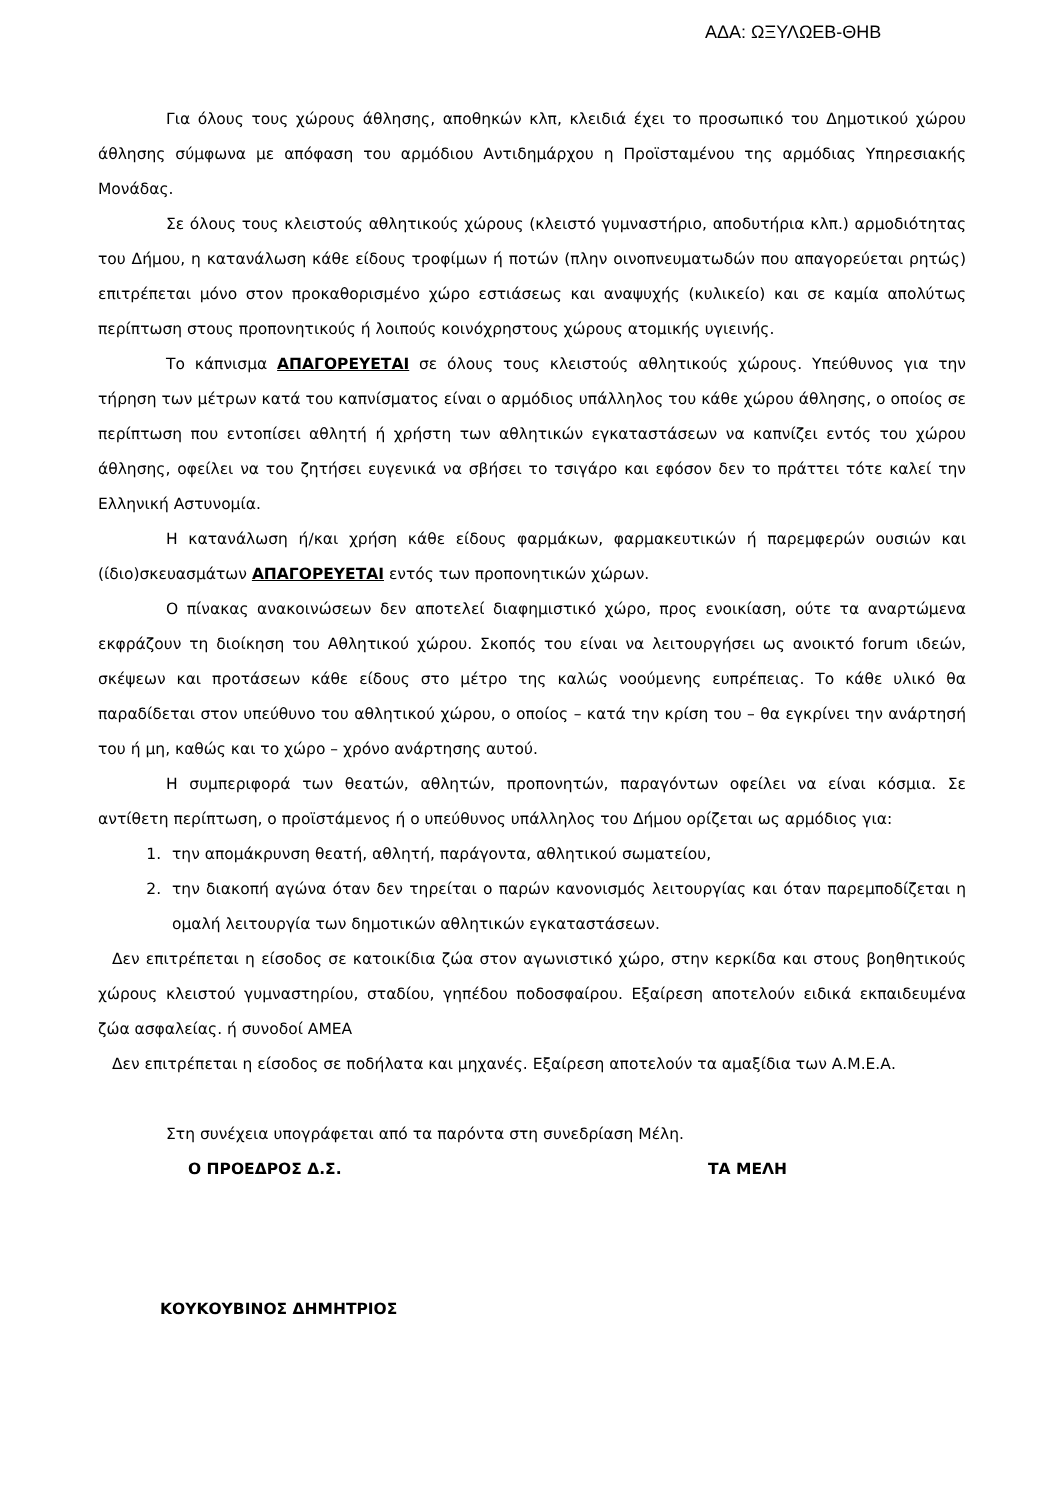ΑΔΑ: ΩΞΥΛΩΕΒ-ΘΗΒ
Για όλους τους χώρους άθλησης, αποθηκών κλπ, κλειδιά έχει το προσωπικό του Δημοτικού χώρου άθλησης σύμφωνα με απόφαση του αρμόδιου Αντιδημάρχου η Προϊσταμένου της αρμόδιας Υπηρεσιακής Μονάδας.
Σε όλους τους κλειστούς αθλητικούς χώρους (κλειστό γυμναστήριο, αποδυτήρια κλπ.) αρμοδιότητας του Δήμου, η κατανάλωση κάθε είδους τροφίμων ή ποτών (πλην οινοπνευματωδών που απαγορεύεται ρητώς) επιτρέπεται μόνο στον προκαθορισμένο χώρο εστιάσεως και αναψυχής (κυλικείο) και σε καμία απολύτως περίπτωση στους προπονητικούς ή λοιπούς κοινόχρηστους χώρους ατομικής υγιεινής.
Το κάπνισμα ΑΠΑΓΟΡΕΥΕΤΑΙ σε όλους τους κλειστούς αθλητικούς χώρους. Υπεύθυνος για την τήρηση των μέτρων κατά του καπνίσματος είναι ο αρμόδιος υπάλληλος του κάθε χώρου άθλησης, ο οποίος σε περίπτωση που εντοπίσει αθλητή ή χρήστη των αθλητικών εγκαταστάσεων να καπνίζει εντός του χώρου άθλησης, οφείλει να του ζητήσει ευγενικά να σβήσει το τσιγάρο και εφόσον δεν το πράττει τότε καλεί την Ελληνική Αστυνομία.
Η κατανάλωση ή/και χρήση κάθε είδους φαρμάκων, φαρμακευτικών ή παρεμφερών ουσιών και (ίδιο)σκευασμάτων ΑΠΑΓΟΡΕΥΕΤΑΙ εντός των προπονητικών χώρων.
Ο πίνακας ανακοινώσεων δεν αποτελεί διαφημιστικό χώρο, προς ενοικίαση, ούτε τα αναρτώμενα εκφράζουν τη διοίκηση του Αθλητικού χώρου. Σκοπός του είναι να λειτουργήσει ως ανοικτό forum ιδεών, σκέψεων και προτάσεων κάθε είδους στο μέτρο της καλώς νοούμενης ευπρέπειας. Το κάθε υλικό θα παραδίδεται στον υπεύθυνο του αθλητικού χώρου, ο οποίος – κατά την κρίση του – θα εγκρίνει την ανάρτησή του ή μη, καθώς και το χώρο – χρόνο ανάρτησης αυτού.
Η συμπεριφορά των θεατών, αθλητών, προπονητών, παραγόντων οφείλει να είναι κόσμια. Σε αντίθετη περίπτωση, ο προϊστάμενος ή ο υπεύθυνος υπάλληλος του Δήμου ορίζεται ως αρμόδιος για:
1. την απομάκρυνση θεατή, αθλητή, παράγοντα, αθλητικού σωματείου,
2. την διακοπή αγώνα όταν δεν τηρείται ο παρών κανονισμός λειτουργίας και όταν παρεμποδίζεται η ομαλή λειτουργία των δημοτικών αθλητικών εγκαταστάσεων.
Δεν επιτρέπεται η είσοδος σε κατοικίδια ζώα στον αγωνιστικό χώρο, στην κερκίδα και στους βοηθητικούς χώρους κλειστού γυμναστηρίου, σταδίου, γηπέδου ποδοσφαίρου. Εξαίρεση αποτελούν ειδικά εκπαιδευμένα ζώα ασφαλείας. ή συνοδοί ΑΜΕΑ
Δεν επιτρέπεται η είσοδος σε ποδήλατα και μηχανές. Εξαίρεση αποτελούν τα αμαξίδια των Α.Μ.Ε.Α.
Στη συνέχεια υπογράφεται από τα παρόντα στη συνεδρίαση Μέλη.
Ο ΠΡΟΕΔΡΟΣ Δ.Σ. ΤΑ ΜΕΛΗ
ΚΟΥΚΟΥΒΙΝΟΣ ΔΗΜΗΤΡΙΟΣ